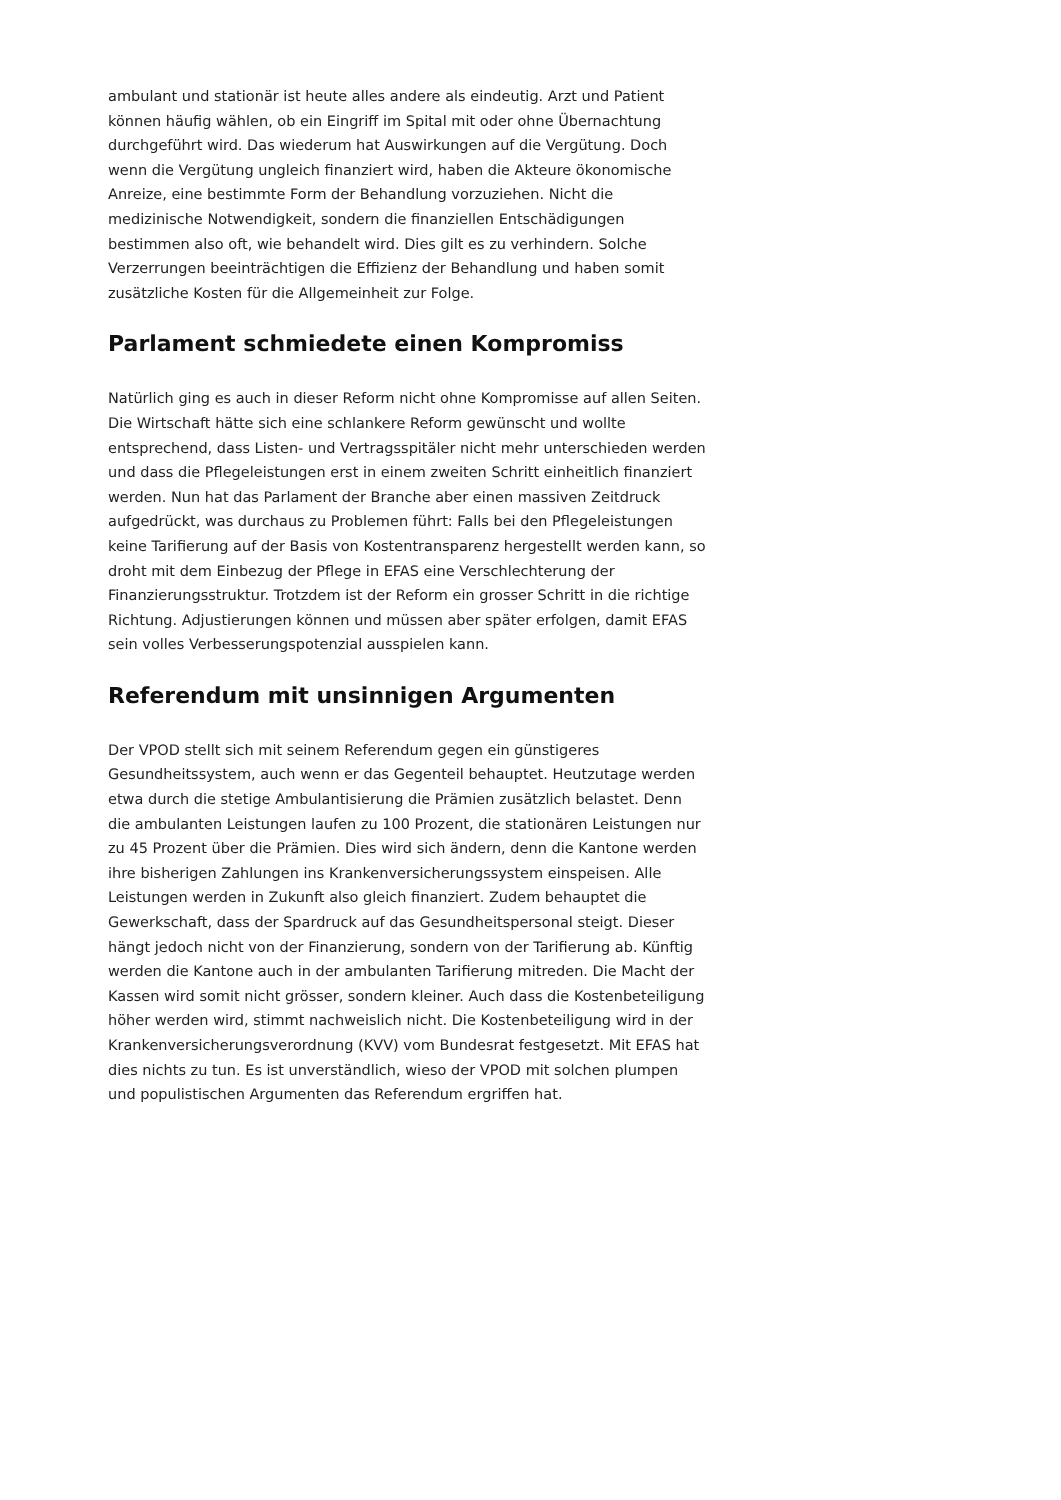ambulant und stationär ist heute alles andere als eindeutig. Arzt und Patient können häufig wählen, ob ein Eingriff im Spital mit oder ohne Übernachtung durchgeführt wird. Das wiederum hat Auswirkungen auf die Vergütung. Doch wenn die Vergütung ungleich finanziert wird, haben die Akteure ökonomische Anreize, eine bestimmte Form der Behandlung vorzuziehen. Nicht die medizinische Notwendigkeit, sondern die finanziellen Entschädigungen bestimmen also oft, wie behandelt wird. Dies gilt es zu verhindern. Solche Verzerrungen beeinträchtigen die Effizienz der Behandlung und haben somit zusätzliche Kosten für die Allgemeinheit zur Folge.
Parlament schmiedete einen Kompromiss
Natürlich ging es auch in dieser Reform nicht ohne Kompromisse auf allen Seiten. Die Wirtschaft hätte sich eine schlankere Reform gewünscht und wollte entsprechend, dass Listen- und Vertragsspitäler nicht mehr unterschieden werden und dass die Pflegeleistungen erst in einem zweiten Schritt einheitlich finanziert werden. Nun hat das Parlament der Branche aber einen massiven Zeitdruck aufgedrückt, was durchaus zu Problemen führt: Falls bei den Pflegeleistungen keine Tarifierung auf der Basis von Kostentransparenz hergestellt werden kann, so droht mit dem Einbezug der Pflege in EFAS eine Verschlechterung der Finanzierungsstruktur. Trotzdem ist der Reform ein grosser Schritt in die richtige Richtung. Adjustierungen können und müssen aber später erfolgen, damit EFAS sein volles Verbesserungspotenzial ausspielen kann.
Referendum mit unsinnigen Argumenten
Der VPOD stellt sich mit seinem Referendum gegen ein günstigeres Gesundheitssystem, auch wenn er das Gegenteil behauptet. Heutzutage werden etwa durch die stetige Ambulantisierung die Prämien zusätzlich belastet. Denn die ambulanten Leistungen laufen zu 100 Prozent, die stationären Leistungen nur zu 45 Prozent über die Prämien. Dies wird sich ändern, denn die Kantone werden ihre bisherigen Zahlungen ins Krankenversicherungssystem einspeisen. Alle Leistungen werden in Zukunft also gleich finanziert. Zudem behauptet die Gewerkschaft, dass der Spardruck auf das Gesundheitspersonal steigt. Dieser hängt jedoch nicht von der Finanzierung, sondern von der Tarifierung ab. Künftig werden die Kantone auch in der ambulanten Tarifierung mitreden. Die Macht der Kassen wird somit nicht grösser, sondern kleiner. Auch dass die Kostenbeteiligung höher werden wird, stimmt nachweislich nicht. Die Kostenbeteiligung wird in der Krankenversicherungsverordnung (KVV) vom Bundesrat festgesetzt. Mit EFAS hat dies nichts zu tun. Es ist unverständlich, wieso der VPOD mit solchen plumpen und populistischen Argumenten das Referendum ergriffen hat.